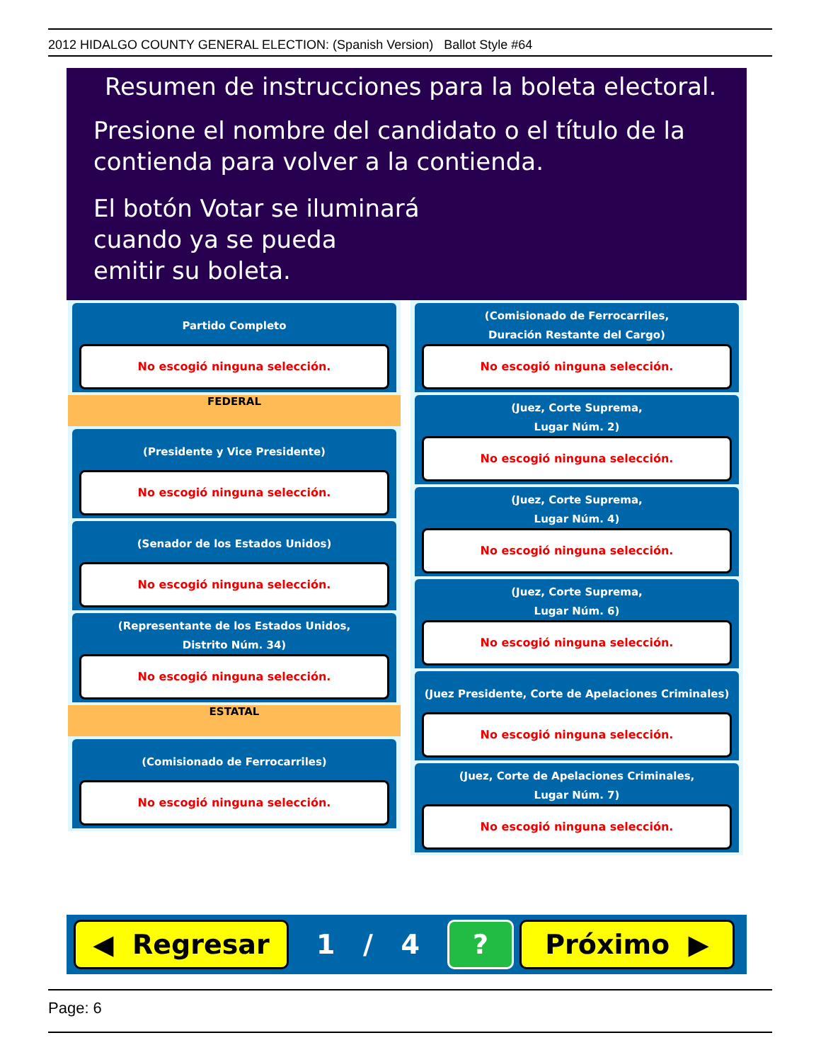2012 HIDALGO COUNTY GENERAL ELECTION: (Spanish Version) Ballot Style #64
Resumen de instrucciones para la boleta electoral.
Presione el nombre del candidato o el título de la
contienda para volver a la contienda.
El botón Votar se iluminará
cuando ya se pueda
emitir su boleta.
Partido Completo
No escogió ninguna selección.
FEDERAL
(Presidente y Vice Presidente)
No escogió ninguna selección.
(Senador de los Estados Unidos)
No escogió ninguna selección.
(Representante de los Estados Unidos,
Distrito Núm. 34)
No escogió ninguna selección.
ESTATAL
(Comisionado de Ferrocarriles)
No escogió ninguna selección.
(Comisionado de Ferrocarriles,
Duración Restante del Cargo)
No escogió ninguna selección.
(Juez, Corte Suprema,
Lugar Núm. 2)
No escogió ninguna selección.
(Juez, Corte Suprema,
Lugar Núm. 4)
No escogió ninguna selección.
(Juez, Corte Suprema,
Lugar Núm. 6)
No escogió ninguna selección.
(Juez Presidente, Corte de Apelaciones Criminales)
No escogió ninguna selección.
(Juez, Corte de Apelaciones Criminales,
Lugar Núm. 7)
No escogió ninguna selección.
◀ Regresar
1 / 4
? Próximo ▶
Page: 6